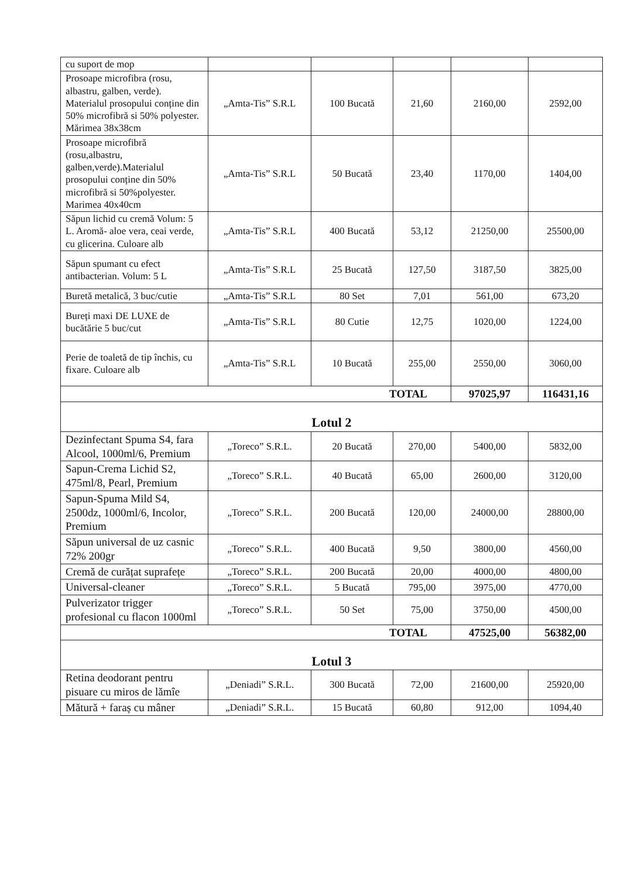| cu suport de mop | | | | | |
| Prosoape microfibra (rosu, albastru, galben, verde). Materialul prosopului conține din 50% microfibră si 50% polyester. Mărimea 38x38cm | „Amta-Tis” S.R.L | 100 Bucată | 21,60 | 2160,00 | 2592,00 |
| Prosoape microfibră (rosu,albastru, galben,verde).Materialul prosopului conține din 50% microfibră si 50%polyester. Marimea 40x40cm | „Amta-Tis” S.R.L | 50 Bucată | 23,40 | 1170,00 | 1404,00 |
| Săpun lichid cu cremă Volum: 5 L. Aromă- aloe vera, ceai verde, cu glicerina. Culoare alb | „Amta-Tis” S.R.L | 400 Bucată | 53,12 | 21250,00 | 25500,00 |
| Săpun spumant cu efect antibacterian. Volum: 5 L | „Amta-Tis” S.R.L | 25 Bucată | 127,50 | 3187,50 | 3825,00 |
| Buretă metalică, 3 buc/cutie | „Amta-Tis” S.R.L | 80 Set | 7,01 | 561,00 | 673,20 |
| Bureți maxi DE LUXE de bucătărie 5 buc/cut | „Amta-Tis” S.R.L | 80 Cutie | 12,75 | 1020,00 | 1224,00 |
| Perie de toaletă de tip închis, cu fixare. Culoare alb | „Amta-Tis” S.R.L | 10 Bucată | 255,00 | 2550,00 | 3060,00 |
| TOTAL | | | | 97025,97 | 116431,16 |
| Lotul 2 | | | | | |
| Dezinfectant Spuma S4, fara Alcool, 1000ml/6, Premium | „Toreco” S.R.L. | 20 Bucată | 270,00 | 5400,00 | 5832,00 |
| Sapun-Crema Lichid S2, 475ml/8, Pearl, Premium | „Toreco” S.R.L. | 40 Bucată | 65,00 | 2600,00 | 3120,00 |
| Sapun-Spuma Mild S4, 2500dz, 1000ml/6, Incolor, Premium | „Toreco” S.R.L. | 200 Bucată | 120,00 | 24000,00 | 28800,00 |
| Săpun universal de uz casnic 72% 200gr | „Toreco” S.R.L. | 400 Bucată | 9,50 | 3800,00 | 4560,00 |
| Cremă de curățat suprafețe | „Toreco” S.R.L. | 200 Bucată | 20,00 | 4000,00 | 4800,00 |
| Universal-cleaner | „Toreco” S.R.L. | 5 Bucată | 795,00 | 3975,00 | 4770,00 |
| Pulverizator trigger profesional cu flacon 1000ml | „Toreco” S.R.L. | 50 Set | 75,00 | 3750,00 | 4500,00 |
| TOTAL | | | | 47525,00 | 56382,00 |
| Lotul 3 | | | | | |
| Retina deodorant pentru pisuare cu miros de lămîe | „Deniadi” S.R.L. | 300 Bucată | 72,00 | 21600,00 | 25920,00 |
| Mătură + faraș cu mâner | „Deniadi” S.R.L. | 15 Bucată | 60,80 | 912,00 | 1094,40 |